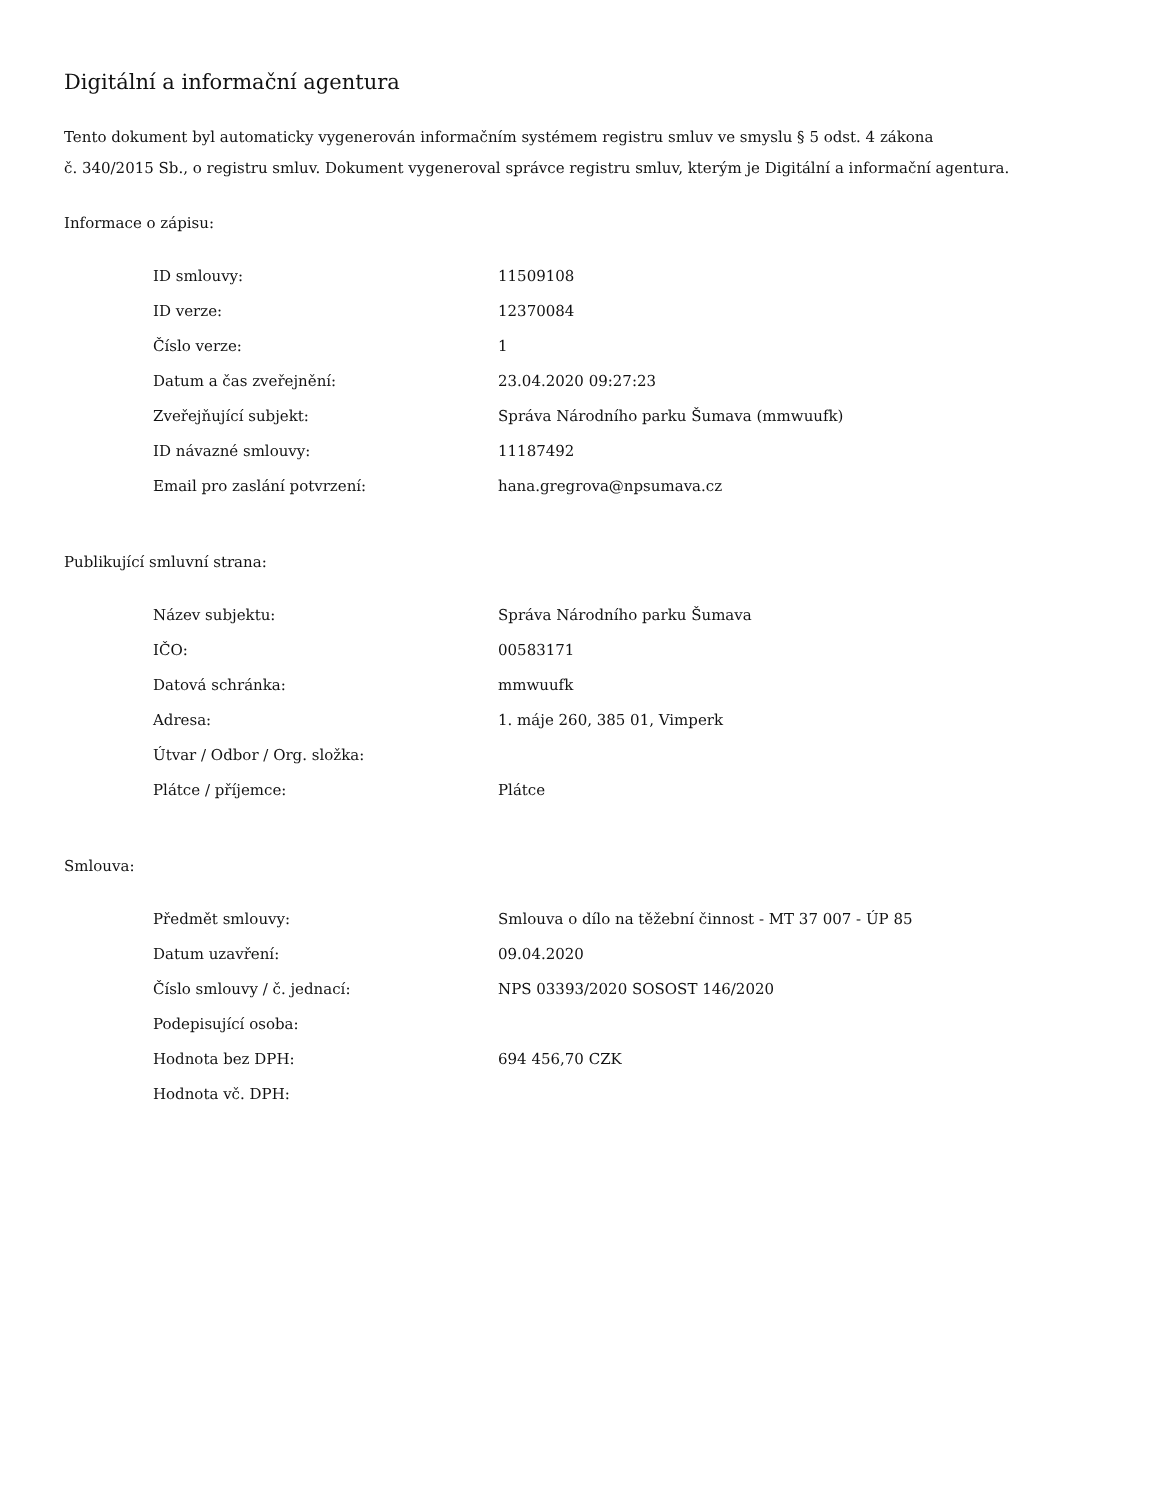Digitální a informační agentura
Tento dokument byl automaticky vygenerován informačním systémem registru smluv ve smyslu § 5 odst. 4 zákona
č. 340/2015 Sb., o registru smluv. Dokument vygeneroval správce registru smluv, kterým je Digitální a informační agentura.
Informace o zápisu:
| ID smlouvy: | 11509108 |
| ID verze: | 12370084 |
| Číslo verze: | 1 |
| Datum a čas zveřejnění: | 23.04.2020 09:27:23 |
| Zveřejňující subjekt: | Správa Národního parku Šumava (mmwuufk) |
| ID návazné smlouvy: | 11187492 |
| Email pro zaslání potvrzení: | hana.gregrova@npsumava.cz |
Publikující smluvní strana:
| Název subjektu: | Správa Národního parku Šumava |
| IČO: | 00583171 |
| Datová schránka: | mmwuufk |
| Adresa: | 1. máje 260, 385 01, Vimperk |
| Útvar / Odbor / Org. složka: | |
| Plátce / příjemce: | Plátce |
Smlouva:
| Předmět smlouvy: | Smlouva o dílo na těžební činnost - MT 37 007 - ÚP 85 |
| Datum uzavření: | 09.04.2020 |
| Číslo smlouvy / č. jednací: | NPS 03393/2020 SOSOST 146/2020 |
| Podepisující osoba: | |
| Hodnota bez DPH: | 694 456,70 CZK |
| Hodnota vč. DPH: | |